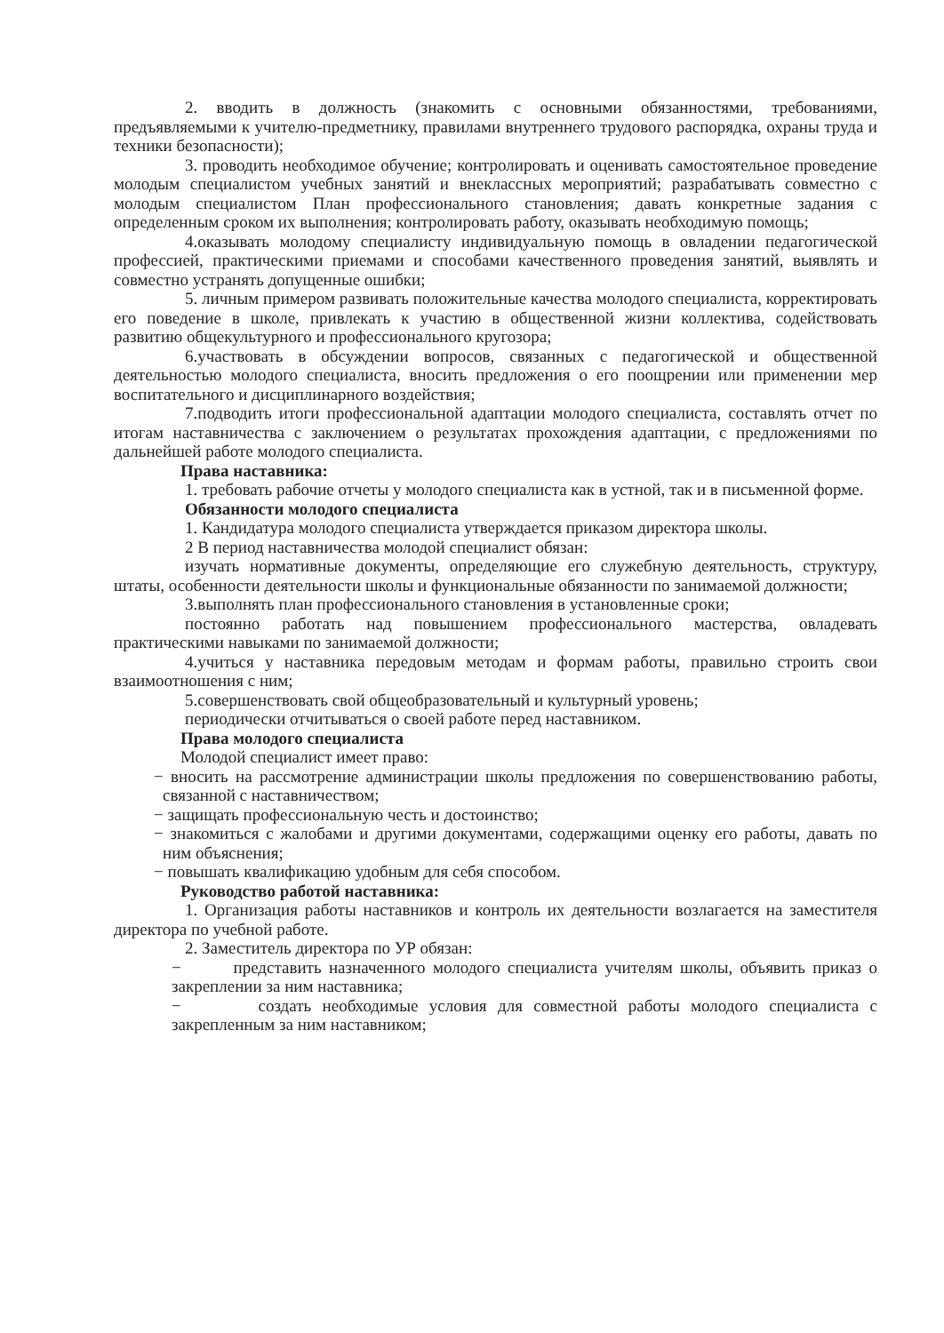2. вводить в должность (знакомить с основными обязанностями, требованиями, предъявляемыми к учителю-предметнику, правилами внутреннего трудового распорядка, охраны труда и техники безопасности);
3. проводить необходимое обучение; контролировать и оценивать самостоятельное проведение молодым специалистом учебных занятий и внеклассных мероприятий; разрабатывать совместно с молодым специалистом План профессионального становления; давать конкретные задания с определенным сроком их выполнения; контролировать работу, оказывать необходимую помощь;
4.оказывать молодому специалисту индивидуальную помощь в овладении педагогической профессией, практическими приемами и способами качественного проведения занятий, выявлять и совместно устранять допущенные ошибки;
5. личным примером развивать положительные качества молодого специалиста, корректировать его поведение в школе, привлекать к участию в общественной жизни коллектива, содействовать развитию общекультурного и профессионального кругозора;
6.участвовать в обсуждении вопросов, связанных с педагогической и общественной деятельностью молодого специалиста, вносить предложения о его поощрении или применении мер воспитательного и дисциплинарного воздействия;
7.подводить итоги профессиональной адаптации молодого специалиста, составлять отчет по итогам наставничества с заключением о результатах прохождения адаптации, с предложениями по дальнейшей работе молодого специалиста.
Права наставника:
1. требовать рабочие отчеты у молодого специалиста как в устной, так и в письменной форме.
Обязанности молодого специалиста
1. Кандидатура молодого специалиста утверждается приказом директора школы.
2 В период наставничества молодой специалист обязан:
изучать нормативные документы, определяющие его служебную деятельность, структуру, штаты, особенности деятельности школы и функциональные обязанности по занимаемой должности;
3.выполнять план профессионального становления в установленные сроки;
постоянно работать над повышением профессионального мастерства, овладевать практическими навыками по занимаемой должности;
4.учиться у наставника передовым методам и формам работы, правильно строить свои взаимоотношения с ним;
5.совершенствовать свой общеобразовательный и культурный уровень;
периодически отчитываться о своей работе перед наставником.
Права молодого специалиста
Молодой специалист имеет право:
− вносить на рассмотрение администрации школы предложения по совершенствованию работы, связанной с наставничеством;
− защищать профессиональную честь и достоинство;
− знакомиться с жалобами и другими документами, содержащими оценку его работы, давать по ним объяснения;
− повышать квалификацию удобным для себя способом.
Руководство работой наставника:
1. Организация работы наставников и контроль их деятельности возлагается на заместителя директора по учебной работе.
2. Заместитель директора по УР обязан:
− представить назначенного молодого специалиста учителям школы, объявить приказ о закреплении за ним наставника;
− создать необходимые условия для совместной работы молодого специалиста с закрепленным за ним наставником;